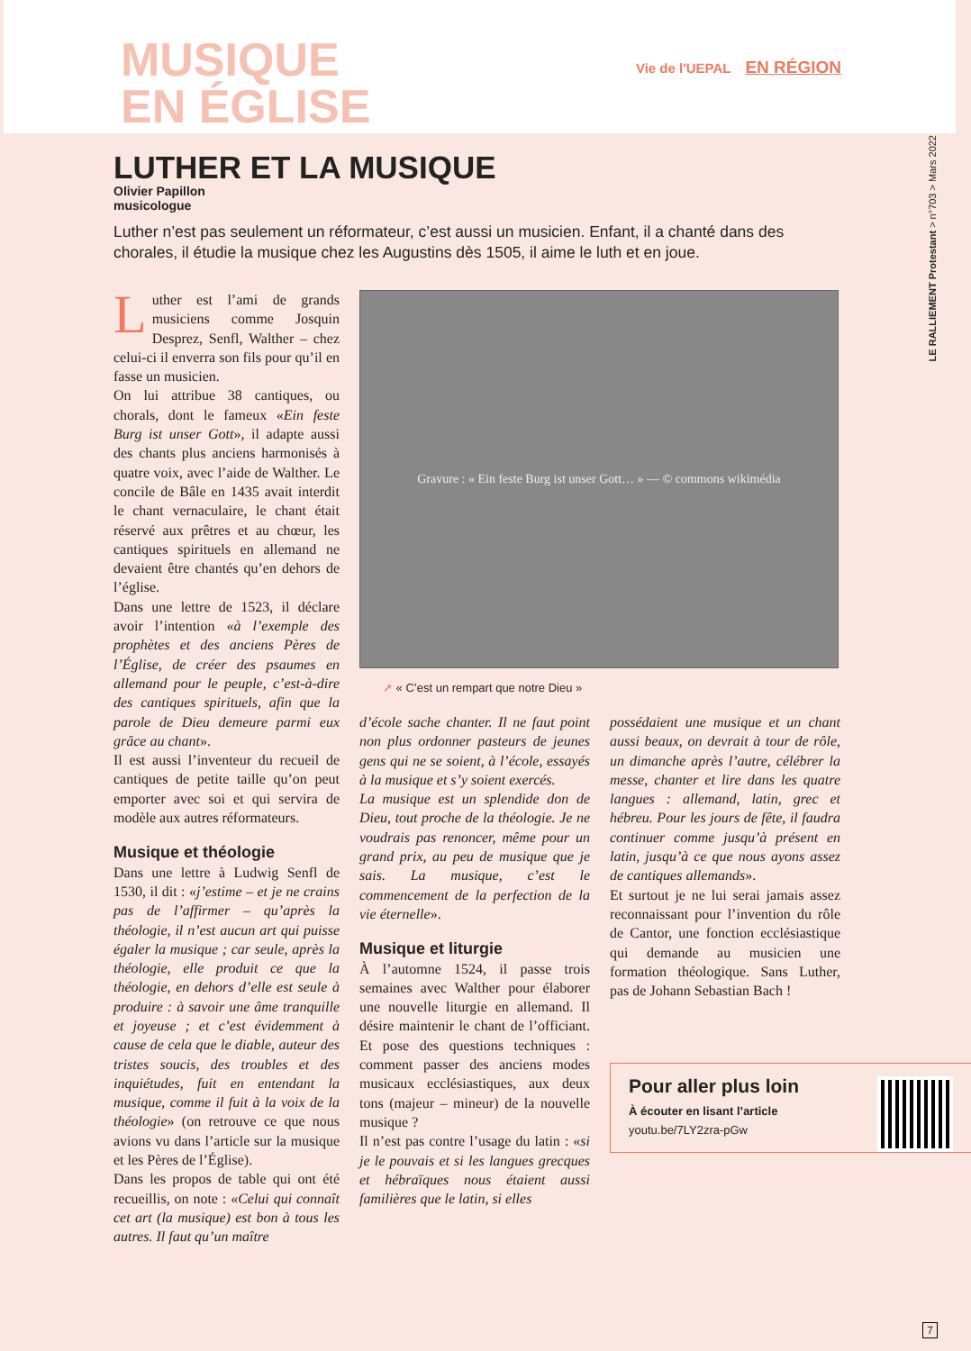MUSIQUE
EN ÉGLISE
Vie de l'UEPAL EN RÉGION
LE RALLIEMENT Protestant > n°703 > Mars 2022
LUTHER ET LA MUSIQUE
Olivier Papillon
musicologue
Luther n’est pas seulement un réformateur, c’est aussi un musicien. Enfant, il a chanté dans des chorales, il étudie la musique chez les Augustins dès 1505, il aime le luth et en joue.
Luther est l’ami de grands musiciens comme Josquin Desprez, Senfl, Walther – chez celui-ci il enverra son fils pour qu’il en fasse un musicien.
On lui attribue 38 cantiques, ou chorals, dont le fameux «Ein feste Burg ist unser Gott», il adapte aussi des chants plus anciens harmonisés à quatre voix, avec l’aide de Walther. Le concile de Bâle en 1435 avait interdit le chant vernaculaire, le chant était réservé aux prêtres et au chœur, les cantiques spirituels en allemand ne devaient être chantés qu’en dehors de l’église.
Dans une lettre de 1523, il déclare avoir l’intention «à l’exemple des prophètes et des anciens Pères de l’Église, de créer des psaumes en allemand pour le peuple, c’est-à-dire des cantiques spirituels, afin que la parole de Dieu demeure parmi eux grâce au chant».
Il est aussi l’inventeur du recueil de cantiques de petite taille qu’on peut emporter avec soi et qui servira de modèle aux autres réformateurs.
Musique et théologie
Dans une lettre à Ludwig Senfl de 1530, il dit : «j’estime – et je ne crains pas de l’affirmer – qu’après la théologie, il n’est aucun art qui puisse égaler la musique ; car seule, après la théologie, elle produit ce que la théologie, en dehors d’elle est seule à produire : à savoir une âme tranquille et joyeuse ; et c’est évidemment à cause de cela que le diable, auteur des tristes soucis, des troubles et des inquiétudes, fuit en entendant la musique, comme il fuit à la voix de la théologie» (on retrouve ce que nous avions vu dans l’article sur la musique et les Pères de l’Église).
Dans les propos de table qui ont été recueillis, on note : «Celui qui connaît cet art (la musique) est bon à tous les autres. Il faut qu’un maître
Gravure : « Ein feste Burg ist unser Gott… » — © commons wikimédia
➚ « C’est un rempart que notre Dieu »
d’école sache chanter. Il ne faut point non plus ordonner pasteurs de jeunes gens qui ne se soient, à l’école, essayés à la musique et s’y soient exercés.
La musique est un splendide don de Dieu, tout proche de la théologie. Je ne voudrais pas renoncer, même pour un grand prix, au peu de musique que je sais. La musique, c’est le commencement de la perfection de la vie éternelle».
Musique et liturgie
À l’automne 1524, il passe trois semaines avec Walther pour élaborer une nouvelle liturgie en allemand. Il désire maintenir le chant de l’officiant. Et pose des questions techniques : comment passer des anciens modes musicaux ecclésiastiques, aux deux tons (majeur – mineur) de la nouvelle musique ?
Il n’est pas contre l’usage du latin : «si je le pouvais et si les langues grecques et hébraïques nous étaient aussi familières que le latin, si elles
possédaient une musique et un chant aussi beaux, on devrait à tour de rôle, un dimanche après l’autre, célébrer la messe, chanter et lire dans les quatre langues : allemand, latin, grec et hébreu. Pour les jours de fête, il faudra continuer comme jusqu’à présent en latin, jusqu’à ce que nous ayons assez de cantiques allemands».
Et surtout je ne lui serai jamais assez reconnaissant pour l’invention du rôle de Cantor, une fonction ecclésiastique qui demande au musicien une formation théologique. Sans Luther, pas de Johann Sebastian Bach !
Pour aller plus loin
À écouter en lisant l’article
youtu.be/7LY2zra-pGw
7